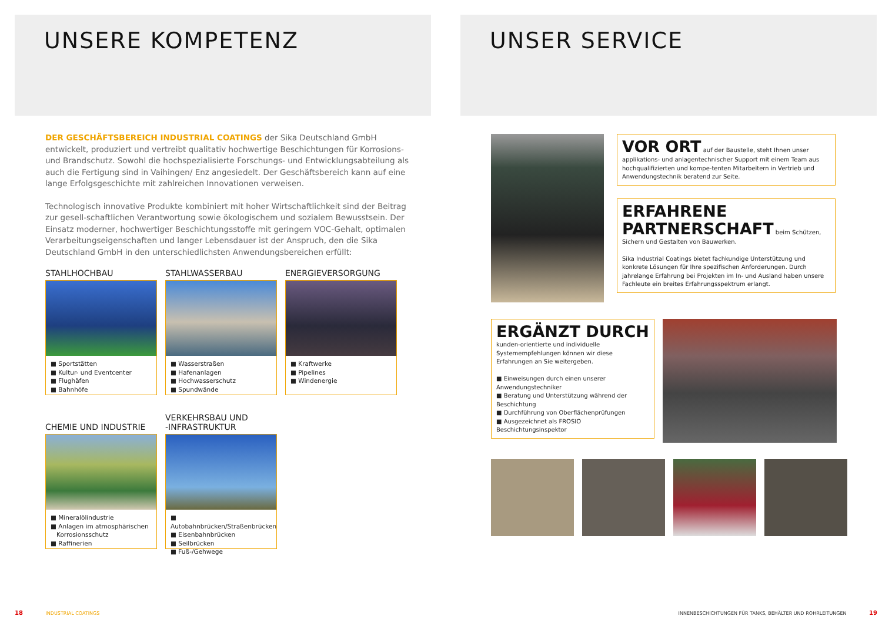UNSERE KOMPETENZ
DER GESCHÄFTSBEREICH INDUSTRIAL COATINGS der Sika Deutschland GmbH entwickelt, produziert und vertreibt qualitativ hochwertige Beschichtungen für Korrosions- und Brandschutz. Sowohl die hochspezialisierte Forschungs- und Entwicklungsabteilung als auch die Fertigung sind in Vaihingen/ Enz angesiedelt. Der Geschäftsbereich kann auf eine lange Erfolgsgeschichte mit zahlreichen Innovationen verweisen.
Technologisch innovative Produkte kombiniert mit hoher Wirtschaftlichkeit sind der Beitrag zur gesell-schaftlichen Verantwortung sowie ökologischem und sozialem Bewusstsein. Der Einsatz moderner, hochwertiger Beschichtungsstoffe mit geringem VOC-Gehalt, optimalen Verarbeitungseigenschaften und langer Lebensdauer ist der Anspruch, den die Sika Deutschland GmbH in den unterschiedlichsten Anwendungsbereichen erfüllt:
STAHLHOCHBAU
■ Sportstätten
■ Kultur- und Eventcenter
■ Flughäfen
■ Bahnhöfe
STAHLWASSERBAU
■ Wasserstraßen
■ Hafenanlagen
■ Hochwasserschutz
■ Spundwände
ENERGIEVERSORGUNG
■ Kraftwerke
■ Pipelines
■ Windenergie
CHEMIE UND INDUSTRIE
■ Mineralölindustrie
■ Anlagen im atmosphärischen
Korrosionsschutz
■ Raffinerien
VERKEHRSBAU UND
-INFRASTRUKTUR
■ Autobahnbrücken/Straßenbrücken
■ Eisenbahnbrücken
■ Seilbrücken
■ Fuß-/Gehwege
18 INDUSTRIAL COATINGS
UNSER SERVICE
VOR ORT auf der Baustelle, steht Ihnen unser applikations- und anlagentechnischer Support mit einem Team aus hochqualifizierten und kompe-tenten Mitarbeitern in Vertrieb und Anwendungstechnik beratend zur Seite.
ERFAHRENE
PARTNERSCHAFT beim Schützen, Sichern und Gestalten von Bauwerken.
Sika Industrial Coatings bietet fachkundige Unterstützung und konkrete Lösungen für Ihre spezifischen Anforderungen. Durch jahrelange Erfahrung bei Projekten im In- und Ausland haben unsere Fachleute ein breites Erfahrungsspektrum erlangt.
ERGÄNZT DURCH kunden-orientierte und individuelle Systemempfehlungen können wir diese Erfahrungen an Sie weitergeben.
■ Einweisungen durch einen unserer Anwendungstechniker
■ Beratung und Unterstützung während der Beschichtung
■ Durchführung von Oberflächenprüfungen
■ Ausgezeichnet als FROSIO Beschichtungsinspektor
INNENBESCHICHTUNGEN FÜR TANKS, BEHÄLTER UND ROHRLEITUNGEN 19